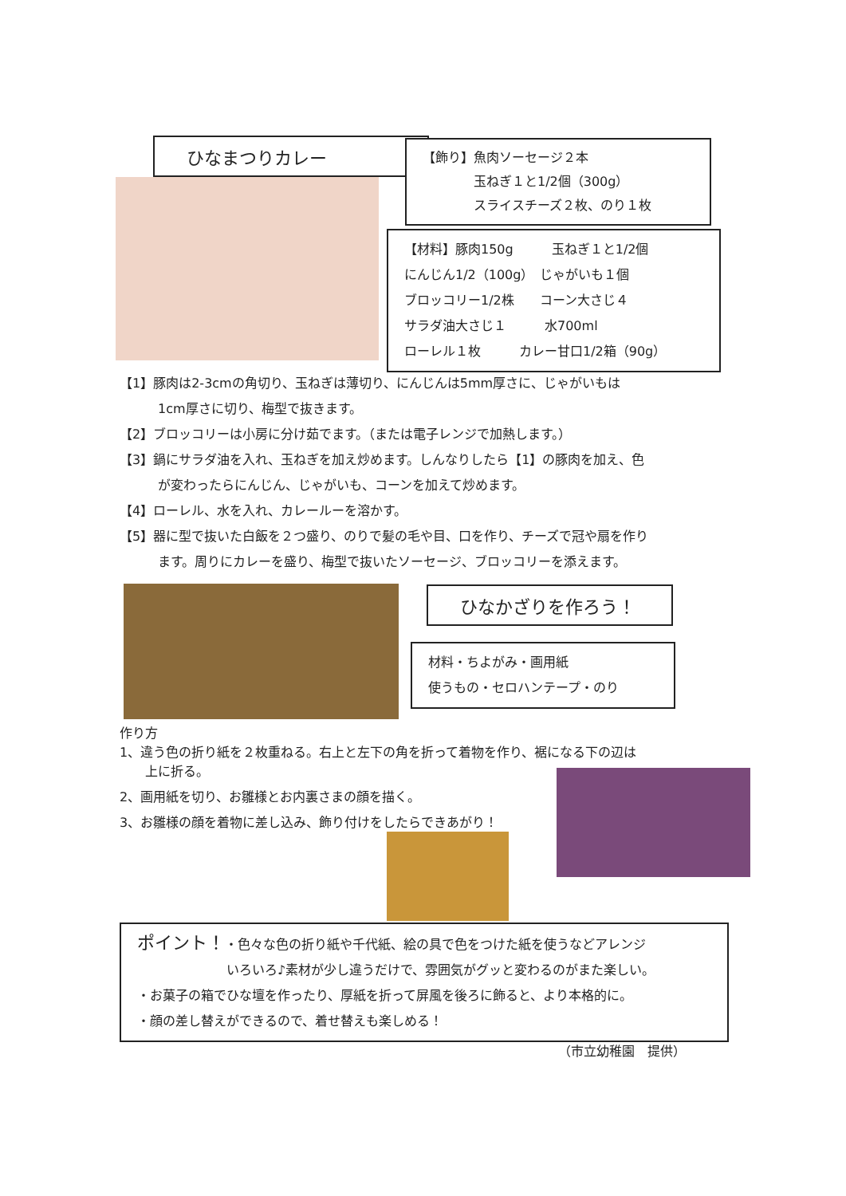ひなまつりカレー
【飾り】魚肉ソーセージ２本
　　　　玉ねぎ１と1/2個（300g）
　　　　スライスチーズ２枚、のり１枚
【材料】豚肉150g　　　玉ねぎ１と1/2個
にんじん1/2（100g）　じゃがいも１個
ブロッコリー1/2株　　コーン大さじ４
サラダ油大さじ１　　　水700ml
ローレル１枚　　　カレー甘口1/2箱（90g）
【1】豚肉は2-3cmの角切り、玉ねぎは薄切り、にんじんは5mm厚さに、じゃがいもは
　　　1cm厚さに切り、梅型で抜きます。
【2】ブロッコリーは小房に分け茹でます。（または電子レンジで加熱します。）
【3】鍋にサラダ油を入れ、玉ねぎを加え炒めます。しんなりしたら【1】の豚肉を加え、色
　　　が変わったらにんじん、じゃがいも、コーンを加えて炒めます。
【4】ローレル、水を入れ、カレールーを溶かす。
【5】器に型で抜いた白飯を２つ盛り、のりで髪の毛や目、口を作り、チーズで冠や扇を作り
　　　ます。周りにカレーを盛り、梅型で抜いたソーセージ、ブロッコリーを添えます。
ひなかざりを作ろう！
材料・ちよがみ・画用紙
使うもの・セロハンテープ・のり
作り方
1、違う色の折り紙を２枚重ねる。右上と左下の角を折って着物を作り、裾になる下の辺は
　　上に折る。
2、画用紙を切り、お雛様とお内裏さまの顔を描く。
3、お雛様の顔を着物に差し込み、飾り付けをしたらできあがり！
ポイント！・色々な色の折り紙や千代紙、絵の具で色をつけた紙を使うなどアレンジ
　　　　　　　いろいろ♪素材が少し違うだけで、雰囲気がグッと変わるのがまた楽しい。
・お菓子の箱でひな壇を作ったり、厚紙を折って屏風を後ろに飾ると、より本格的に。
・顔の差し替えができるので、着せ替えも楽しめる！
（市立幼稚園　提供）